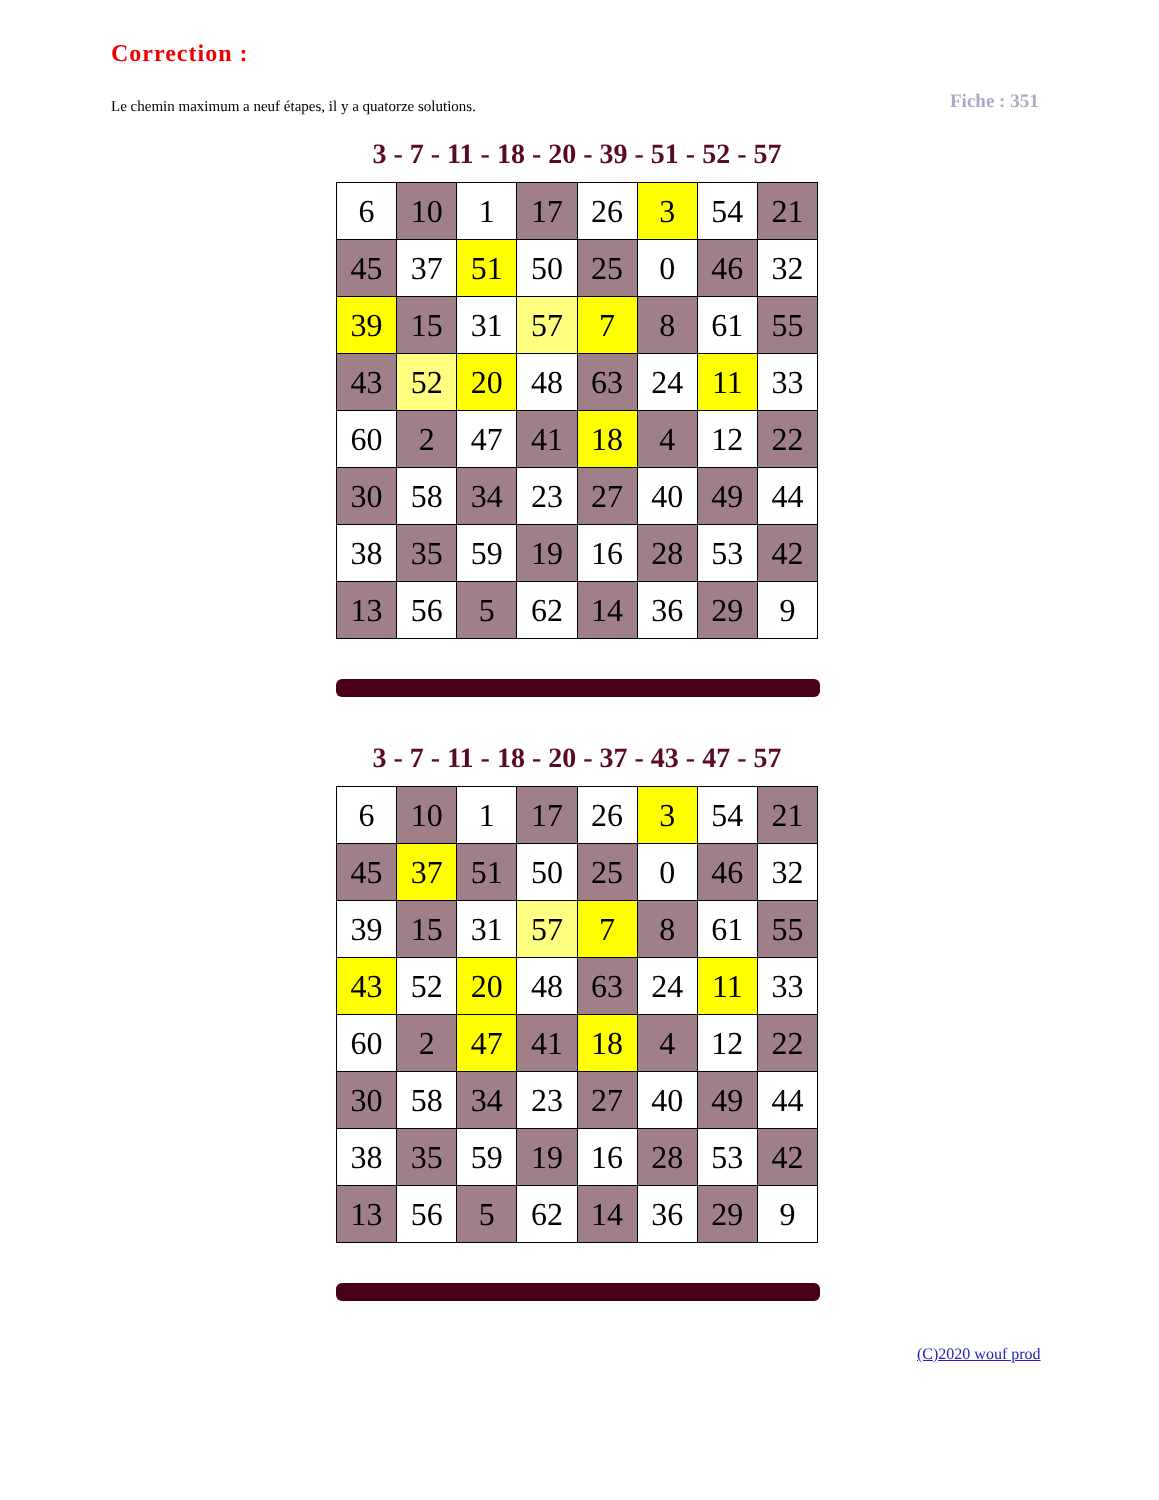Correction :
Le chemin maximum a neuf étapes, il y a quatorze solutions.
Fiche : 351
3 - 7 - 11 - 18 - 20 - 39 - 51 - 52 - 57
| 6 | 10 | 1 | 17 | 26 | 3 | 54 | 21 |
| 45 | 37 | 51 | 50 | 25 | 0 | 46 | 32 |
| 39 | 15 | 31 | 57 | 7 | 8 | 61 | 55 |
| 43 | 52 | 20 | 48 | 63 | 24 | 11 | 33 |
| 60 | 2 | 47 | 41 | 18 | 4 | 12 | 22 |
| 30 | 58 | 34 | 23 | 27 | 40 | 49 | 44 |
| 38 | 35 | 59 | 19 | 16 | 28 | 53 | 42 |
| 13 | 56 | 5 | 62 | 14 | 36 | 29 | 9 |
3 - 7 - 11 - 18 - 20 - 37 - 43 - 47 - 57
| 6 | 10 | 1 | 17 | 26 | 3 | 54 | 21 |
| 45 | 37 | 51 | 50 | 25 | 0 | 46 | 32 |
| 39 | 15 | 31 | 57 | 7 | 8 | 61 | 55 |
| 43 | 52 | 20 | 48 | 63 | 24 | 11 | 33 |
| 60 | 2 | 47 | 41 | 18 | 4 | 12 | 22 |
| 30 | 58 | 34 | 23 | 27 | 40 | 49 | 44 |
| 38 | 35 | 59 | 19 | 16 | 28 | 53 | 42 |
| 13 | 56 | 5 | 62 | 14 | 36 | 29 | 9 |
(C)2020 wouf prod